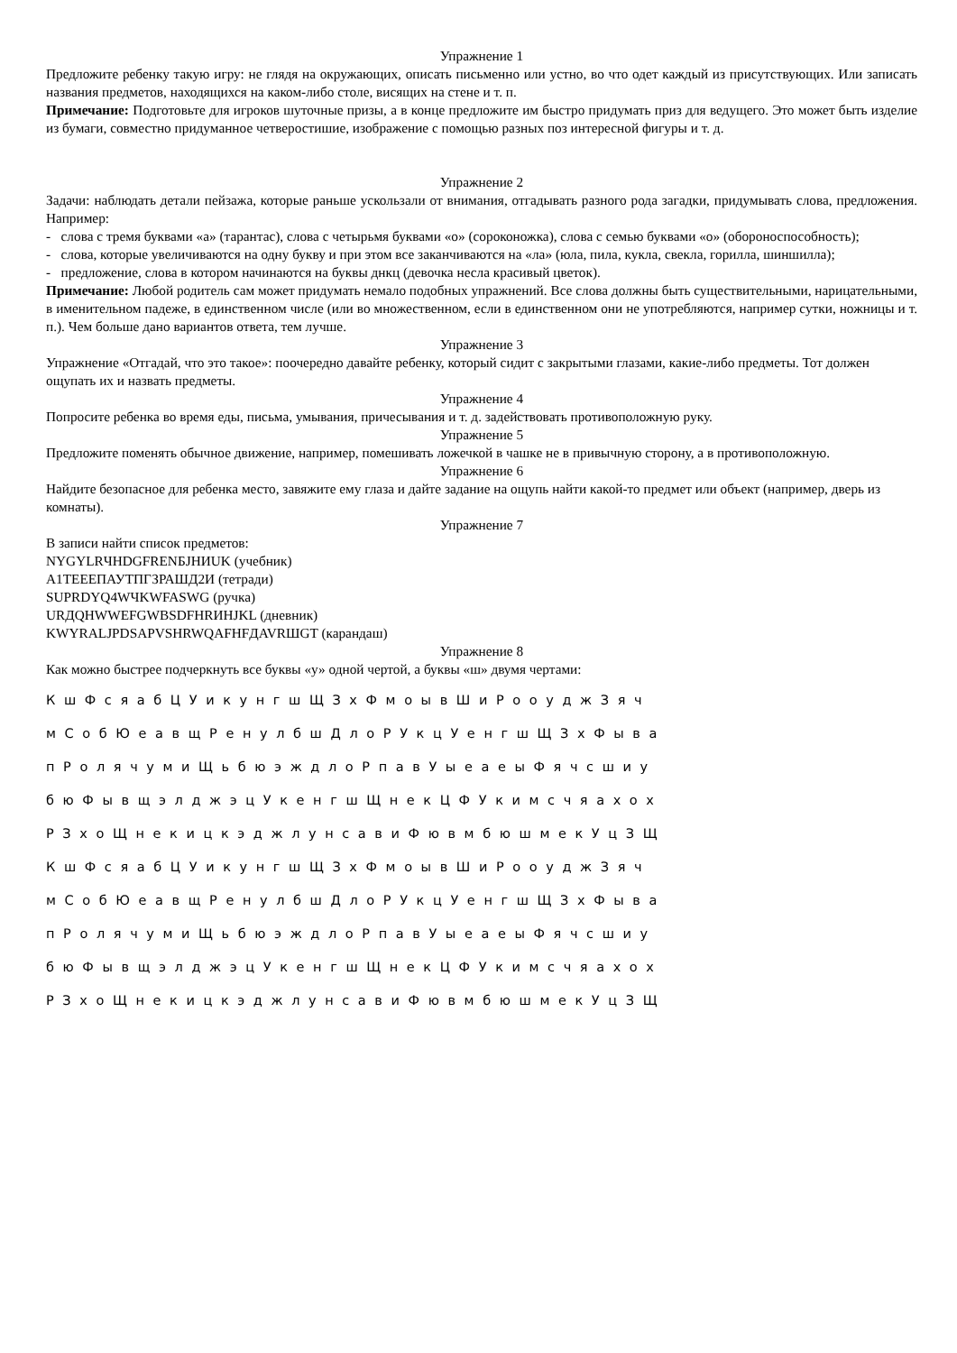Упражнение 1
Предложите ребенку такую игру: не глядя на окружающих, описать письменно или устно, во что одет каждый из присутствующих. Или записать названия предметов, находящихся на каком-либо столе, висящих на стене и т. п.
Примечание: Подготовьте для игроков шуточные призы, а в конце предложите им быстро придумать приз для ведущего. Это может быть изделие из бумаги, совместно придуманное четверостишие, изображение с помощью разных поз интересной фигуры и т. д.
Упражнение 2
Задачи: наблюдать детали пейзажа, которые раньше ускользали от внимания, отгадывать разного рода загадки, придумывать слова, предложения. Например:
- слова с тремя буквами «а» (тарантас), слова с четырьмя буквами «о» (сороконожка), слова с семью буквами «о» (обороноспособность);
- слова, которые увеличиваются на одну букву и при этом все заканчиваются на «ла» (юла, пила, кукла, свекла, горилла, шиншилла);
- предложение, слова в котором начинаются на буквы днкц (девочка несла красивый цветок).
Примечание: Любой родитель сам может придумать немало подобных упражнений. Все слова должны быть существительными, нарицательными, в именительном падеже, в единственном числе (или во множественном, если в единственном они не употребляются, например сутки, ножницы и т. п.). Чем больше дано вариантов ответа, тем лучше.
Упражнение 3
Упражнение «Отгадай, что это такое»: поочередно давайте ребенку, который сидит с закрытыми глазами, какие-либо предметы. Тот должен ощупать их и назвать предметы.
Упражнение 4
Попросите ребенка во время еды, письма, умывания, причесывания и т. д. задействовать противоположную руку.
Упражнение 5
Предложите поменять обычное движение, например, помешивать ложечкой в чашке не в привычную сторону, а в противоположную.
Упражнение 6
Найдите безопасное для ребенка место, завяжите ему глаза и дайте задание на ощупь найти какой-то предмет или объект (например, дверь из комнаты).
Упражнение 7
В записи найти список предметов:
NYGYLRЧHDGFRENБJHИUK (учебник)
А1ТЕЕЕПАУТПГЗРАШД2И (тетради)
SUPRDYQ4WЧKWFASWG (ручка)
URДQHWWEFGWBSDFHRИHJKL (дневник)
KWYRALJPDSAPVSHRWQAFHFДAVRШGT (карандаш)
Упражнение 8
Как можно быстрее подчеркнуть все буквы «у» одной чертой, а буквы «ш» двумя чертами:
К ш Ф с я а б Ц У и к у н г ш Щ З х Ф м о ы в Ш и Р о о у д ж З я ч
м С о б Ю е а в щ Р е н у л б ш Д л о Р У к ц У е н г ш Щ З х Ф ы в а
п Р о л я ч у м и Щ ь б ю э ж д л о Р п а в У ы е а е ы Ф я ч с ш и у
б ю Ф ы в щ э л д ж э ц У к е н г ш Щ н е к Ц Ф У к и м с ч я а х о х
Р З х о Щ н е к и ц к э д ж л у н с а в и Ф ю в м б ю ш м е к У ц З Щ
К ш Ф с я а б Ц У и к у н г ш Щ З х Ф м о ы в Ш и Р о о у д ж З я ч
м С о б Ю е а в щ Р е н у л б ш Д л о Р У к ц У е н г ш Щ З х Ф ы в а
п Р о л я ч у м и Щ ь б ю э ж д л о Р п а в У ы е а е ы Ф я ч с ш и у
б ю Ф ы в щ э л д ж э ц У к е н г ш Щ н е к Ц Ф У к и м с ч я а х о х
Р З х о Щ н е к и ц к э д ж л у н с а в и Ф ю в м б ю ш м е к У ц З Щ